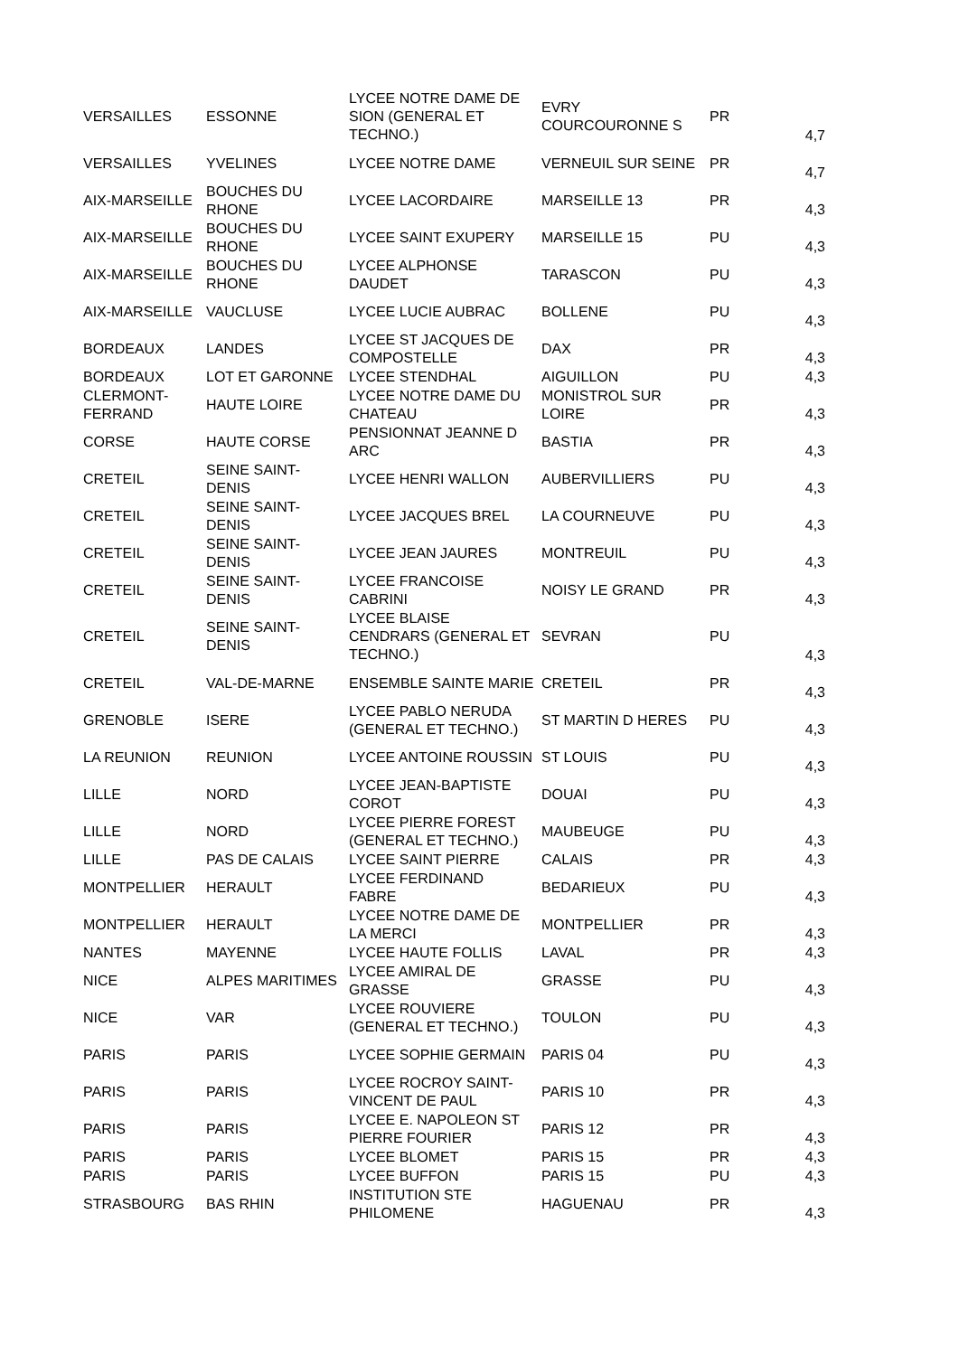| VERSAILLES | ESSONNE | LYCEE NOTRE DAME DE SION (GENERAL ET TECHNO.) | EVRY COURCOURONNE S | PR | 4,7 |
| VERSAILLES | YVELINES | LYCEE NOTRE DAME | VERNEUIL SUR SEINE | PR | 4,7 |
| AIX-MARSEILLE | BOUCHES DU RHONE | LYCEE LACORDAIRE | MARSEILLE 13 | PR | 4,3 |
| AIX-MARSEILLE | BOUCHES DU RHONE | LYCEE SAINT EXUPERY | MARSEILLE 15 | PU | 4,3 |
| AIX-MARSEILLE | BOUCHES DU RHONE | LYCEE ALPHONSE DAUDET | TARASCON | PU | 4,3 |
| AIX-MARSEILLE | VAUCLUSE | LYCEE LUCIE AUBRAC | BOLLENE | PU | 4,3 |
| BORDEAUX | LANDES | LYCEE ST JACQUES DE COMPOSTELLE | DAX | PR | 4,3 |
| BORDEAUX | LOT ET GARONNE | LYCEE STENDHAL | AIGUILLON | PU | 4,3 |
| CLERMONT-FERRAND | HAUTE LOIRE | LYCEE NOTRE DAME DU CHATEAU | MONISTROL SUR LOIRE | PR | 4,3 |
| CORSE | HAUTE CORSE | PENSIONNAT JEANNE D ARC | BASTIA | PR | 4,3 |
| CRETEIL | SEINE SAINT-DENIS | LYCEE HENRI WALLON | AUBERVILLIERS | PU | 4,3 |
| CRETEIL | SEINE SAINT-DENIS | LYCEE JACQUES BREL | LA COURNEUVE | PU | 4,3 |
| CRETEIL | SEINE SAINT-DENIS | LYCEE JEAN JAURES | MONTREUIL | PU | 4,3 |
| CRETEIL | SEINE SAINT-DENIS | LYCEE FRANCOISE CABRINI | NOISY LE GRAND | PR | 4,3 |
| CRETEIL | SEINE SAINT-DENIS | LYCEE BLAISE CENDRARS (GENERAL ET TECHNO.) | SEVRAN | PU | 4,3 |
| CRETEIL | VAL-DE-MARNE | ENSEMBLE SAINTE MARIE | CRETEIL | PR | 4,3 |
| GRENOBLE | ISERE | LYCEE PABLO NERUDA (GENERAL ET TECHNO.) | ST MARTIN D HERES | PU | 4,3 |
| LA REUNION | REUNION | LYCEE ANTOINE ROUSSIN | ST LOUIS | PU | 4,3 |
| LILLE | NORD | LYCEE JEAN-BAPTISTE COROT | DOUAI | PU | 4,3 |
| LILLE | NORD | LYCEE PIERRE FOREST (GENERAL ET TECHNO.) | MAUBEUGE | PU | 4,3 |
| LILLE | PAS DE CALAIS | LYCEE SAINT PIERRE | CALAIS | PR | 4,3 |
| MONTPELLIER | HERAULT | LYCEE FERDINAND FABRE | BEDARIEUX | PU | 4,3 |
| MONTPELLIER | HERAULT | LYCEE NOTRE DAME DE LA MERCI | MONTPELLIER | PR | 4,3 |
| NANTES | MAYENNE | LYCEE HAUTE FOLLIS | LAVAL | PR | 4,3 |
| NICE | ALPES MARITIMES | LYCEE AMIRAL DE GRASSE | GRASSE | PU | 4,3 |
| NICE | VAR | LYCEE ROUVIERE (GENERAL ET TECHNO.) | TOULON | PU | 4,3 |
| PARIS | PARIS | LYCEE SOPHIE GERMAIN | PARIS 04 | PU | 4,3 |
| PARIS | PARIS | LYCEE ROCROY SAINT-VINCENT DE PAUL | PARIS 10 | PR | 4,3 |
| PARIS | PARIS | LYCEE E. NAPOLEON ST PIERRE FOURIER | PARIS 12 | PR | 4,3 |
| PARIS | PARIS | LYCEE BLOMET | PARIS 15 | PR | 4,3 |
| PARIS | PARIS | LYCEE BUFFON | PARIS 15 | PU | 4,3 |
| STRASBOURG | BAS RHIN | INSTITUTION STE PHILOMENE | HAGUENAU | PR | 4,3 |